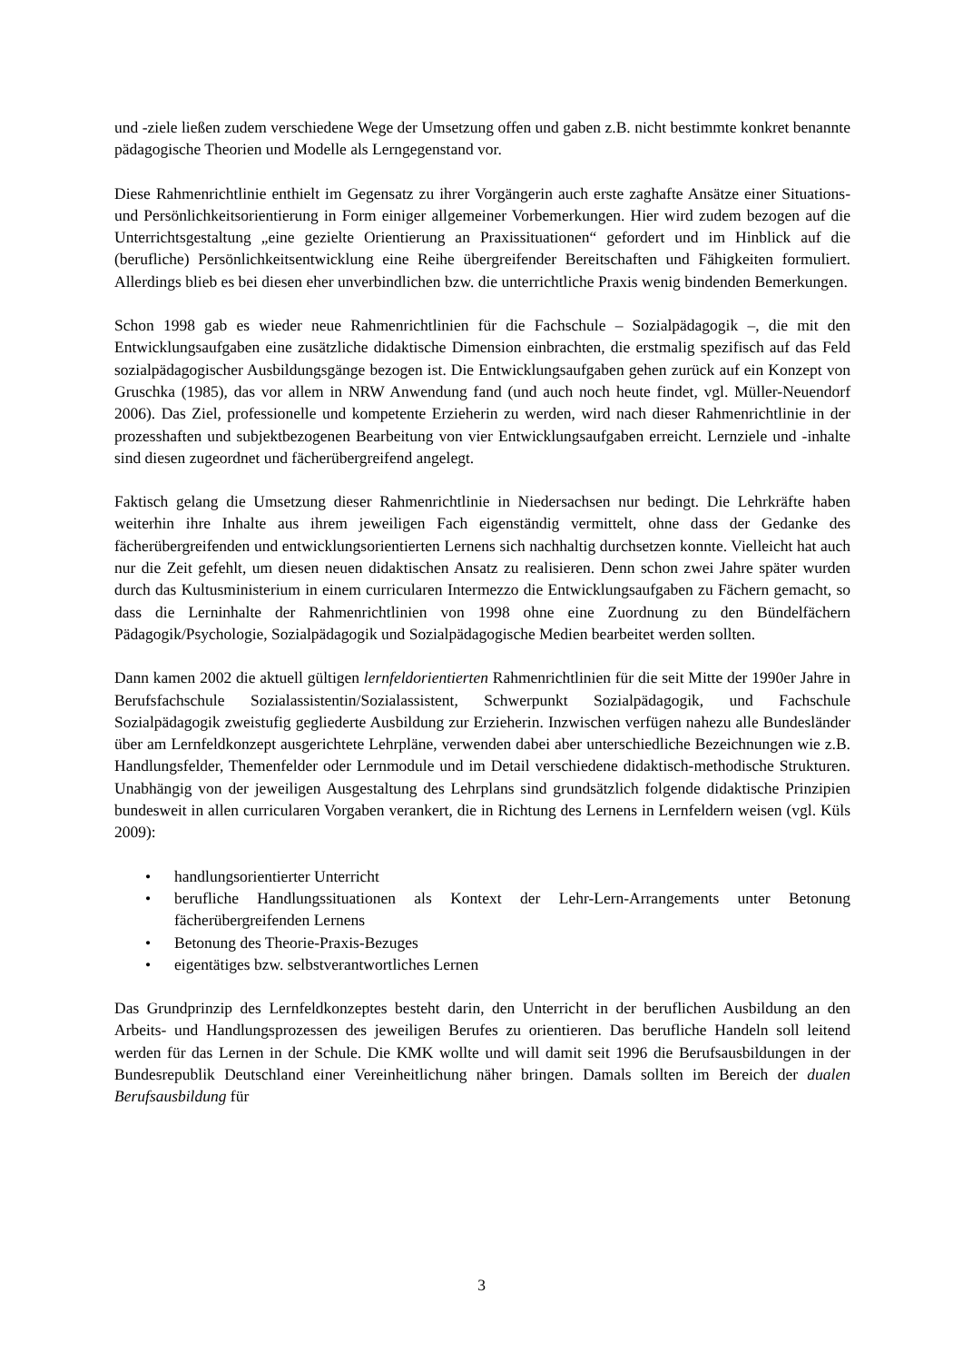und -ziele ließen zudem verschiedene Wege der Umsetzung offen und gaben z.B. nicht bestimmte konkret benannte pädagogische Theorien und Modelle als Lerngegenstand vor.
Diese Rahmenrichtlinie enthielt im Gegensatz zu ihrer Vorgängerin auch erste zaghafte Ansätze einer Situations- und Persönlichkeitsorientierung in Form einiger allgemeiner Vorbemerkungen. Hier wird zudem bezogen auf die Unterrichtsgestaltung „eine gezielte Orientierung an Praxissituationen“ gefordert und im Hinblick auf die (berufliche) Persönlichkeitsentwicklung eine Reihe übergreifender Bereitschaften und Fähigkeiten formuliert. Allerdings blieb es bei diesen eher unverbindlichen bzw. die unterrichtliche Praxis wenig bindenden Bemerkungen.
Schon 1998 gab es wieder neue Rahmenrichtlinien für die Fachschule – Sozialpädagogik –, die mit den Entwicklungsaufgaben eine zusätzliche didaktische Dimension einbrachten, die erstmalig spezifisch auf das Feld sozialpädagogischer Ausbildungsgänge bezogen ist. Die Entwicklungsaufgaben gehen zurück auf ein Konzept von Gruschka (1985), das vor allem in NRW Anwendung fand (und auch noch heute findet, vgl. Müller-Neuendorf 2006). Das Ziel, professionelle und kompetente Erzieherin zu werden, wird nach dieser Rahmenrichtlinie in der prozesshaften und subjektbezogenen Bearbeitung von vier Entwicklungsaufgaben erreicht. Lernziele und -inhalte sind diesen zugeordnet und fächerübergreifend angelegt.
Faktisch gelang die Umsetzung dieser Rahmenrichtlinie in Niedersachsen nur bedingt. Die Lehrkräfte haben weiterhin ihre Inhalte aus ihrem jeweiligen Fach eigenständig vermittelt, ohne dass der Gedanke des fächerübergreifenden und entwicklungsorientierten Lernens sich nachhaltig durchsetzen konnte. Vielleicht hat auch nur die Zeit gefehlt, um diesen neuen didaktischen Ansatz zu realisieren. Denn schon zwei Jahre später wurden durch das Kultusministerium in einem curricularen Intermezzo die Entwicklungsaufgaben zu Fächern gemacht, so dass die Lerninhalte der Rahmenrichtlinien von 1998 ohne eine Zuordnung zu den Bündelfächern Pädagogik/Psychologie, Sozialpädagogik und Sozialpädagogische Medien bearbeitet werden sollten.
Dann kamen 2002 die aktuell gültigen lernfeldorientierten Rahmenrichtlinien für die seit Mitte der 1990er Jahre in Berufsfachschule Sozialassistentin/Sozialassistent, Schwerpunkt Sozialpädagogik, und Fachschule Sozialpädagogik zweistufig gegliederte Ausbildung zur Erzieherin. Inzwischen verfügen nahezu alle Bundesländer über am Lernfeldkonzept ausgerichtete Lehrpläne, verwenden dabei aber unterschiedliche Bezeichnungen wie z.B. Handlungsfelder, Themenfelder oder Lernmodule und im Detail verschiedene didaktisch-methodische Strukturen. Unabhängig von der jeweiligen Ausgestaltung des Lehrplans sind grundsätzlich folgende didaktische Prinzipien bundesweit in allen curricularen Vorgaben verankert, die in Richtung des Lernens in Lernfeldern weisen (vgl. Küls 2009):
• handlungsorientierter Unterricht
• berufliche Handlungssituationen als Kontext der Lehr-Lern-Arrangements unter Betonung fächerübergreifenden Lernens
• Betonung des Theorie-Praxis-Bezuges
• eigentätiges bzw. selbstverantwortliches Lernen
Das Grundprinzip des Lernfeldkonzeptes besteht darin, den Unterricht in der beruflichen Ausbildung an den Arbeits- und Handlungsprozessen des jeweiligen Berufes zu orientieren. Das berufliche Handeln soll leitend werden für das Lernen in der Schule. Die KMK wollte und will damit seit 1996 die Berufsausbildungen in der Bundesrepublik Deutschland einer Vereinheitlichung näher bringen. Damals sollten im Bereich der dualen Berufsausbildung für
3